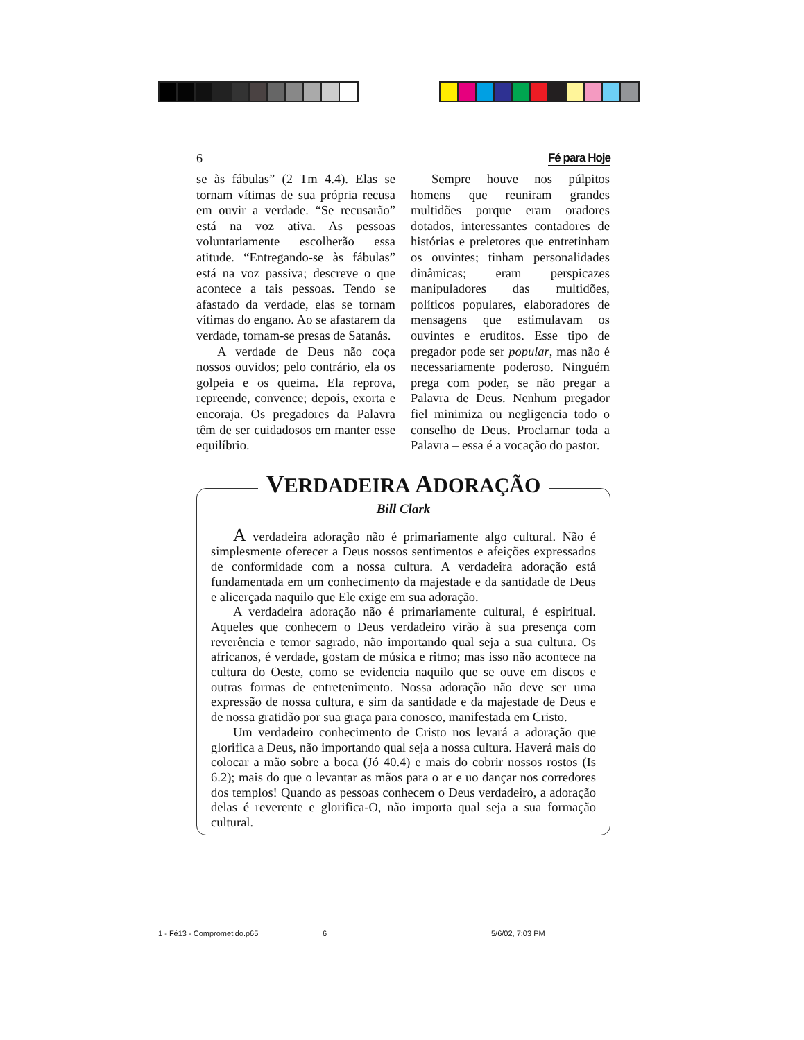6 Fé para Hoje
se às fábulas” (2 Tm 4.4). Elas se tornam vítimas de sua própria recusa em ouvir a verdade. “Se recusarão” está na voz ativa. As pessoas voluntariamente escolherão essa atitude. “Entregando-se às fábulas” está na voz passiva; descreve o que acontece a tais pessoas. Tendo se afastado da verdade, elas se tornam vítimas do engano. Ao se afastarem da verdade, tornam-se presas de Satanás.
A verdade de Deus não coça nossos ouvidos; pelo contrário, ela os golpeia e os queima. Ela reprova, repreende, convence; depois, exorta e encoraja. Os pregadores da Palavra têm de ser cuidadosos em manter esse equilíbrio.
Sempre houve nos púlpitos homens que reuniram grandes multidões porque eram oradores dotados, interessantes contadores de histórias e preletores que entretinham os ouvintes; tinham personalidades dinâmicas; eram perspicazes manipuladores das multidões, políticos populares, elaboradores de mensagens que estimulavam os ouvintes e eruditos. Esse tipo de pregador pode ser popular, mas não é necessariamente poderoso. Ninguém prega com poder, se não pregar a Palavra de Deus. Nenhum pregador fiel minimiza ou negligencia todo o conselho de Deus. Proclamar toda a Palavra – essa é a vocação do pastor.
VERDADEIRA ADORAÇÃO
Bill Clark
A verdadeira adoração não é primariamente algo cultural. Não é simplesmente oferecer a Deus nossos sentimentos e afeições expressados de conformidade com a nossa cultura. A verdadeira adoração está fundamentada em um conhecimento da majestade e da santidade de Deus e alicerçada naquilo que Ele exige em sua adoração.
A verdadeira adoração não é primariamente cultural, é espiritual. Aqueles que conhecem o Deus verdadeiro virão à sua presença com reverência e temor sagrado, não importando qual seja a sua cultura. Os africanos, é verdade, gostam de música e ritmo; mas isso não acontece na cultura do Oeste, como se evidencia naquilo que se ouve em discos e outras formas de entretenimento. Nossa adoração não deve ser uma expressão de nossa cultura, e sim da santidade e da majestade de Deus e de nossa gratidão por sua graça para conosco, manifestada em Cristo.
Um verdadeiro conhecimento de Cristo nos levará a adoração que glorifica a Deus, não importando qual seja a nossa cultura. Haverá mais do colocar a mão sobre a boca (Jó 40.4) e mais do cobrir nossos rostos (Is 6.2); mais do que o levantar as mãos para o ar e uo dançar nos corredores dos templos! Quando as pessoas conhecem o Deus verdadeiro, a adoração delas é reverente e glorifica-O, não importa qual seja a sua formação cultural.
1 - Fé13 - Comprometido.p65 6 5/6/02, 7:03 PM